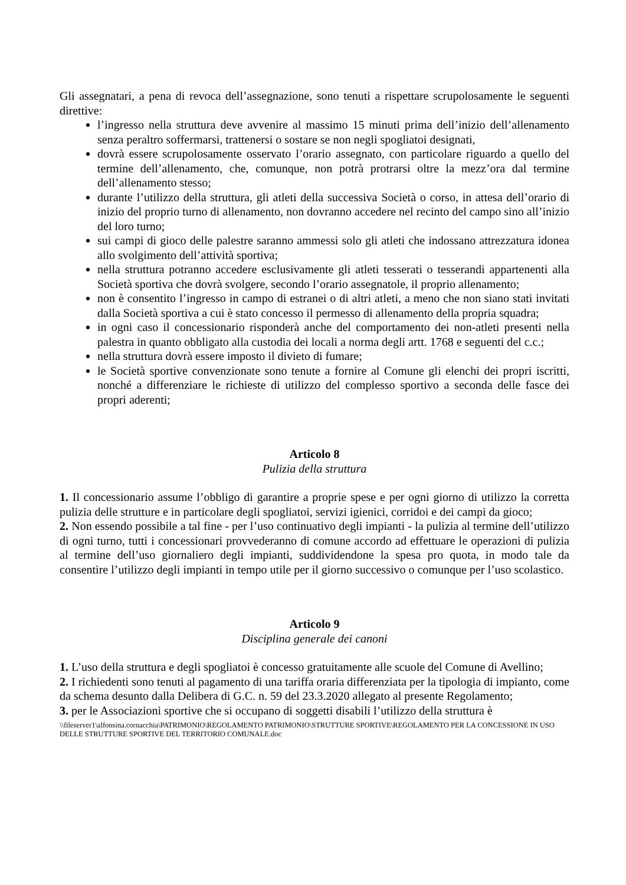Gli assegnatari, a pena di revoca dell’assegnazione, sono tenuti a rispettare scrupolosamente le seguenti direttive:
l’ingresso nella struttura deve avvenire al massimo 15 minuti prima dell’inizio dell’allenamento senza peraltro soffermarsi, trattenersi o sostare se non negli spogliatoi designati,
dovrà essere scrupolosamente osservato l’orario assegnato, con particolare riguardo a quello del termine dell’allenamento, che, comunque, non potrà protrarsi oltre la mezz’ora dal termine dell’allenamento stesso;
durante l’utilizzo della struttura, gli atleti della successiva Società o corso, in attesa dell’orario di inizio del proprio turno di allenamento, non dovranno accedere nel recinto del campo sino all’inizio del loro turno;
sui campi di gioco delle palestre saranno ammessi solo gli atleti che indossano attrezzatura idonea allo svolgimento dell’attività sportiva;
nella struttura potranno accedere esclusivamente gli atleti tesserati o tesserandi appartenenti alla Società sportiva che dovrà svolgere, secondo l’orario assegnatole, il proprio allenamento;
non è consentito l’ingresso in campo di estranei o di altri atleti, a meno che non siano stati invitati dalla Società sportiva a cui è stato concesso il permesso di allenamento della propria squadra;
in ogni caso il concessionario risponderà anche del comportamento dei non-atleti presenti nella palestra in quanto obbligato alla custodia dei locali a norma degli artt. 1768 e seguenti del c.c.;
nella struttura dovrà essere imposto il divieto di fumare;
le Società sportive convenzionate sono tenute a fornire al Comune gli elenchi dei propri iscritti, nonché a differenziare le richieste di utilizzo del complesso sportivo a seconda delle fasce dei propri aderenti;
Articolo 8
Pulizia della struttura
1. Il concessionario assume l’obbligo di garantire a proprie spese e per ogni giorno di utilizzo la corretta pulizia delle strutture e in particolare degli spogliatoi, servizi igienici, corridoi e dei campi da gioco;
2. Non essendo possibile a tal fine - per l’uso continuativo degli impianti - la pulizia al termine dell’utilizzo di ogni turno, tutti i concessionari provvederanno di comune accordo ad effettuare le operazioni di pulizia al termine dell’uso giornaliero degli impianti, suddividendone la spesa pro quota, in modo tale da consentire l’utilizzo degli impianti in tempo utile per il giorno successivo o comunque per l’uso scolastico.
Articolo 9
Disciplina generale dei canoni
1. L’uso della struttura e degli spogliatoi è concesso gratuitamente alle scuole del Comune di Avellino;
2. I richiedenti sono tenuti al pagamento di una tariffa oraria differenziata per la tipologia di impianto, come da schema desunto dalla Delibera di G.C. n. 59 del 23.3.2020 allegato al presente Regolamento;
3. per le Associazioni sportive che si occupano di soggetti disabili l’utilizzo della struttura è
\\fileserver1\alfonsina.cornacchia\PATRIMONIO\REGOLAMENTO PATRIMONIO\STRUTTURE SPORTIVE\REGOLAMENTO PER LA CONCESSIONE IN USO DELLE STRUTTURE SPORTIVE DEL TERRITORIO COMUNALE.doc